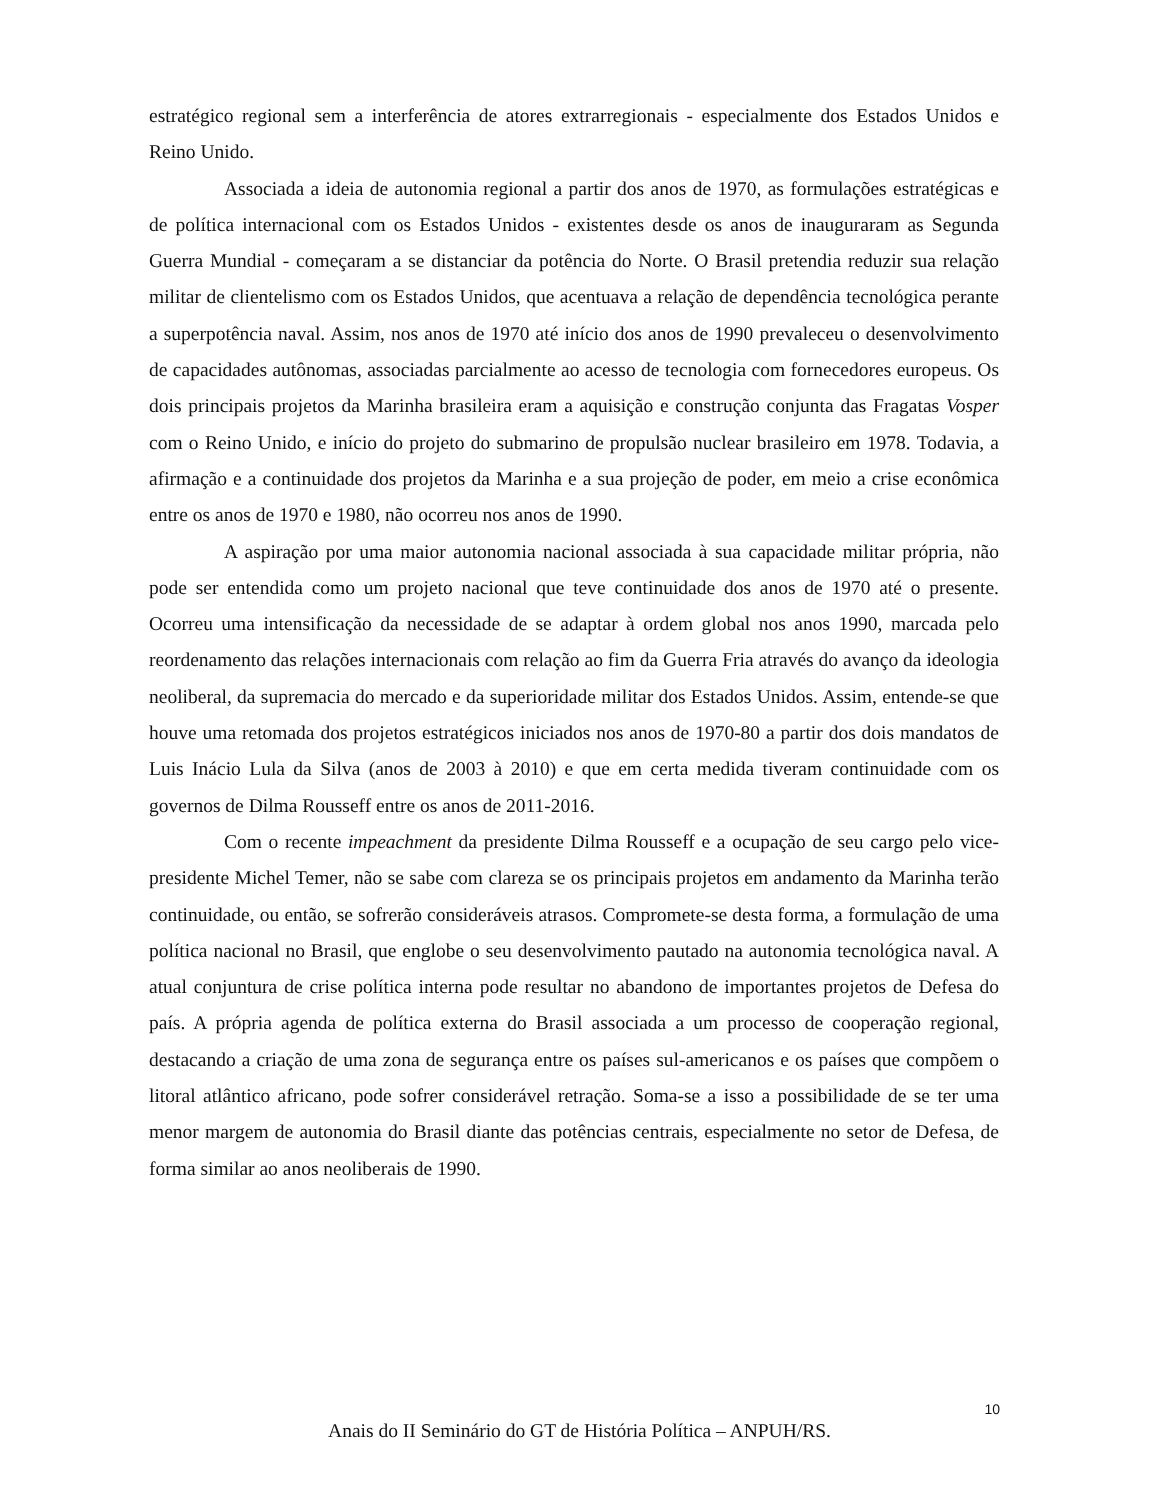estratégico regional sem a interferência de atores extrarregionais - especialmente dos Estados Unidos e Reino Unido.
Associada a ideia de autonomia regional a partir dos anos de 1970, as formulações estratégicas e de política internacional com os Estados Unidos - existentes desde os anos de inauguraram as Segunda Guerra Mundial - começaram a se distanciar da potência do Norte. O Brasil pretendia reduzir sua relação militar de clientelismo com os Estados Unidos, que acentuava a relação de dependência tecnológica perante a superpotência naval. Assim, nos anos de 1970 até início dos anos de 1990 prevaleceu o desenvolvimento de capacidades autônomas, associadas parcialmente ao acesso de tecnologia com fornecedores europeus. Os dois principais projetos da Marinha brasileira eram a aquisição e construção conjunta das Fragatas Vosper com o Reino Unido, e início do projeto do submarino de propulsão nuclear brasileiro em 1978. Todavia, a afirmação e a continuidade dos projetos da Marinha e a sua projeção de poder, em meio a crise econômica entre os anos de 1970 e 1980, não ocorreu nos anos de 1990.
A aspiração por uma maior autonomia nacional associada à sua capacidade militar própria, não pode ser entendida como um projeto nacional que teve continuidade dos anos de 1970 até o presente. Ocorreu uma intensificação da necessidade de se adaptar à ordem global nos anos 1990, marcada pelo reordenamento das relações internacionais com relação ao fim da Guerra Fria através do avanço da ideologia neoliberal, da supremacia do mercado e da superioridade militar dos Estados Unidos. Assim, entende-se que houve uma retomada dos projetos estratégicos iniciados nos anos de 1970-80 a partir dos dois mandatos de Luis Inácio Lula da Silva (anos de 2003 à 2010) e que em certa medida tiveram continuidade com os governos de Dilma Rousseff entre os anos de 2011-2016.
Com o recente impeachment da presidente Dilma Rousseff e a ocupação de seu cargo pelo vice-presidente Michel Temer, não se sabe com clareza se os principais projetos em andamento da Marinha terão continuidade, ou então, se sofrerão consideráveis atrasos. Compromete-se desta forma, a formulação de uma política nacional no Brasil, que englobe o seu desenvolvimento pautado na autonomia tecnológica naval. A atual conjuntura de crise política interna pode resultar no abandono de importantes projetos de Defesa do país. A própria agenda de política externa do Brasil associada a um processo de cooperação regional, destacando a criação de uma zona de segurança entre os países sul-americanos e os países que compõem o litoral atlântico africano, pode sofrer considerável retração. Soma-se a isso a possibilidade de se ter uma menor margem de autonomia do Brasil diante das potências centrais, especialmente no setor de Defesa, de forma similar ao anos neoliberais de 1990.
10
Anais do II Seminário do GT de História Política – ANPUH/RS.